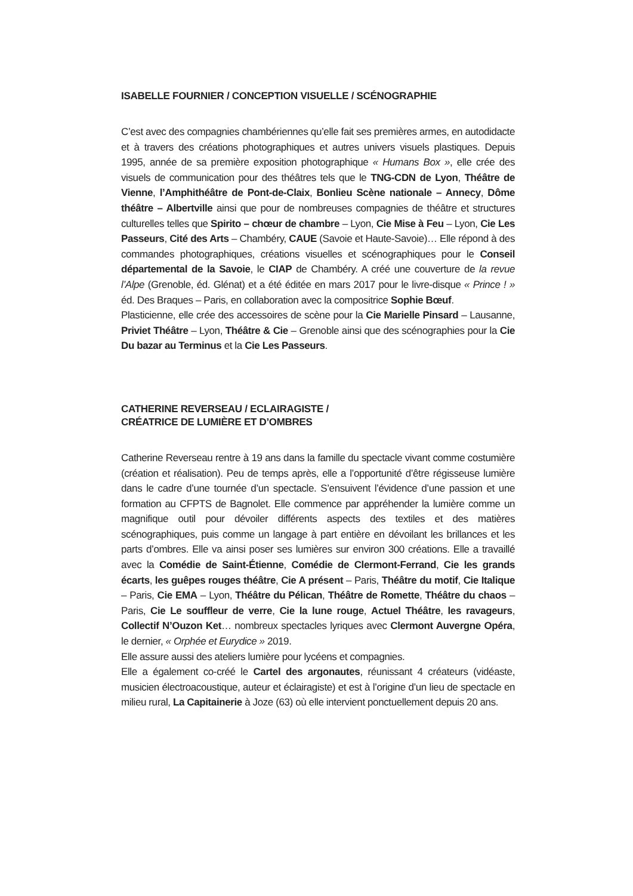ISABELLE FOURNIER / CONCEPTION VISUELLE / SCÉNOGRAPHIE
C’est avec des compagnies chambériennes qu’elle fait ses premières armes, en autodidacte et à travers des créations photographiques et autres univers visuels plastiques. Depuis 1995, année de sa première exposition photographique « Humans Box », elle crée des visuels de communication pour des théâtres tels que le TNG-CDN de Lyon, Théâtre de Vienne, l’Amphithéâtre de Pont-de-Claix, Bonlieu Scène nationale – Annecy, Dôme théâtre – Albertville ainsi que pour de nombreuses compagnies de théâtre et structures culturelles telles que Spirito – chœur de chambre – Lyon, Cie Mise à Feu – Lyon, Cie Les Passeurs, Cité des Arts – Chambéry, CAUE (Savoie et Haute-Savoie)… Elle répond à des commandes photographiques, créations visuelles et scénographiques pour le Conseil départemental de la Savoie, le CIAP de Chambéry. A créé une couverture de la revue l’Alpe (Grenoble, éd. Glénat) et a été éditée en mars 2017 pour le livre-disque « Prince ! » éd. Des Braques – Paris, en collaboration avec la compositrice Sophie Bœuf.
Plasticienne, elle crée des accessoires de scène pour la Cie Marielle Pinsard – Lausanne, Priviet Théâtre – Lyon, Théâtre & Cie – Grenoble ainsi que des scénographies pour la Cie Du bazar au Terminus et la Cie Les Passeurs.
CATHERINE REVERSEAU / ECLAIRAGISTE /
CRÉATRICE DE LUMIÈRE ET D’OMBRES
Catherine Reverseau rentre à 19 ans dans la famille du spectacle vivant comme costumière (création et réalisation). Peu de temps après, elle a l’opportunité d’être régisseuse lumière dans le cadre d’une tournée d’un spectacle. S’ensuivent l’évidence d’une passion et une formation au CFPTS de Bagnolet. Elle commence par appréhender la lumière comme un magnifique outil pour dévoiler différents aspects des textiles et des matières scénographiques, puis comme un langage à part entière en dévoilant les brillances et les parts d’ombres. Elle va ainsi poser ses lumières sur environ 300 créations. Elle a travaillé avec la Comédie de Saint-Étienne, Comédie de Clermont-Ferrand, Cie les grands écarts, les guêpes rouges théâtre, Cie A présent – Paris, Théâtre du motif, Cie Italique – Paris, Cie EMA – Lyon, Théâtre du Pélican, Théâtre de Romette, Théâtre du chaos – Paris, Cie Le souffleur de verre, Cie la lune rouge, Actuel Théâtre, les ravageurs, Collectif N’Ouzon Ket… nombreux spectacles lyriques avec Clermont Auvergne Opéra, le dernier, « Orphée et Eurydice » 2019.
Elle assure aussi des ateliers lumière pour lycéens et compagnies.
Elle a également co-créé le Cartel des argonautes, réunissant 4 créateurs (vidéaste, musicien électroacoustique, auteur et éclairagiste) et est à l’origine d’un lieu de spectacle en milieu rural, La Capitainerie à Joze (63) où elle intervient ponctuellement depuis 20 ans.